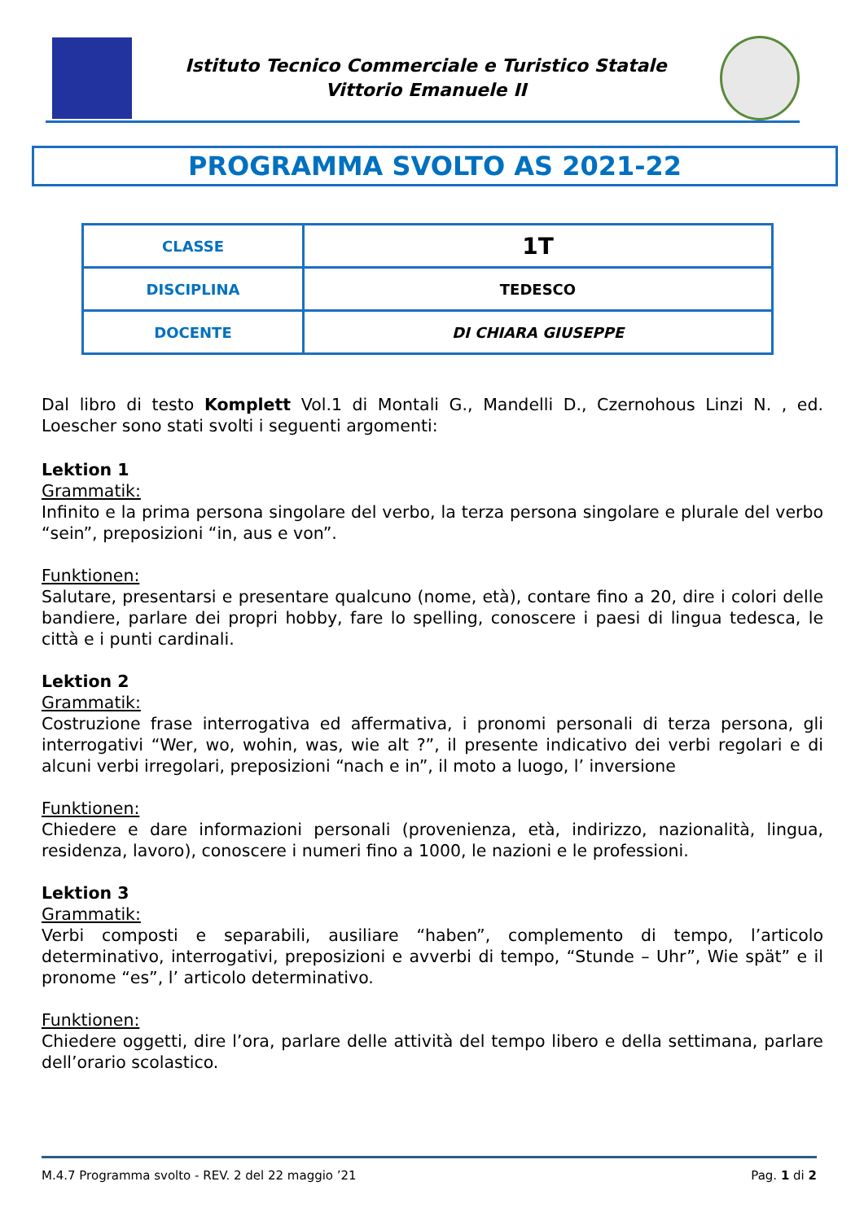Istituto Tecnico Commerciale e Turistico Statale
Vittorio Emanuele II
PROGRAMMA SVOLTO AS 2021-22
| CLASSE | 1T |
| DISCIPLINA | TEDESCO |
| DOCENTE | DI CHIARA GIUSEPPE |
Dal libro di testo Komplett Vol.1 di Montali G., Mandelli D., Czernohous Linzi N. , ed. Loescher sono stati svolti i seguenti argomenti:
Lektion 1
Grammatik:
Infinito e la prima persona singolare del verbo, la terza persona singolare e plurale del verbo “sein”, preposizioni “in, aus e von”.
Funktionen:
Salutare, presentarsi e presentare qualcuno (nome, età), contare fino a 20, dire i colori delle bandiere, parlare dei propri hobby, fare lo spelling, conoscere i paesi di lingua tedesca, le città e i punti cardinali.
Lektion 2
Grammatik:
Costruzione frase interrogativa ed affermativa, i pronomi personali di terza persona, gli interrogativi “Wer, wo, wohin, was, wie alt ?”, il presente indicativo dei verbi regolari e di alcuni verbi irregolari, preposizioni “nach e in”, il moto a luogo, l’ inversione
Funktionen:
Chiedere e dare informazioni personali (provenienza, età, indirizzo, nazionalità, lingua, residenza, lavoro), conoscere i numeri fino a 1000, le nazioni e le professioni.
Lektion 3
Grammatik:
Verbi composti e separabili, ausiliare “haben”, complemento di tempo, l’articolo determinativo, interrogativi, preposizioni e avverbi di tempo, “Stunde – Uhr”, Wie spät” e il pronome “es”, l’ articolo determinativo.
Funktionen:
Chiedere oggetti, dire l’ora, parlare delle attività del tempo libero e della settimana, parlare dell’orario scolastico.
M.4.7 Programma svolto - REV. 2 del 22 maggio ’21 Pag. 1 di 2